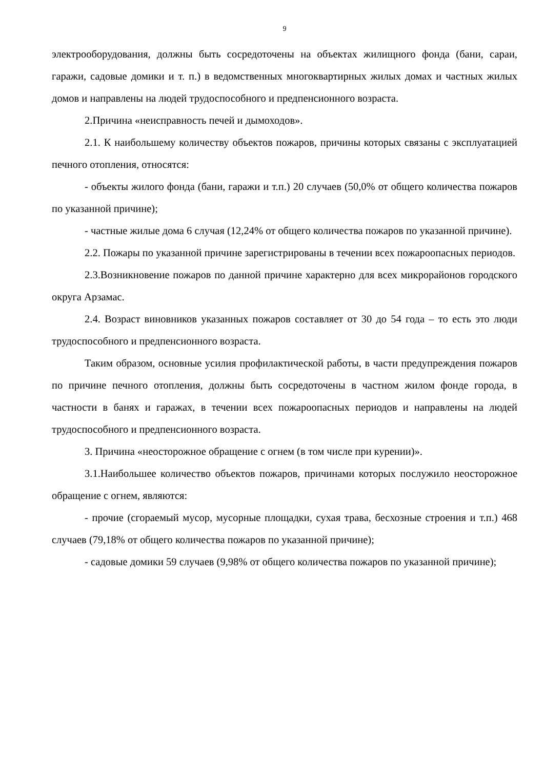9
электрооборудования, должны быть сосредоточены на объектах жилищного фонда (бани, сараи, гаражи, садовые домики и т. п.) в ведомственных многоквартирных жилых домах и частных жилых домов и направлены на людей трудоспособного и предпенсионного возраста.
2.Причина «неисправность печей и дымоходов».
2.1. К наибольшему количеству объектов пожаров, причины которых связаны с эксплуатацией печного отопления, относятся:
- объекты жилого фонда (бани, гаражи и т.п.) 20 случаев (50,0% от общего количества пожаров по указанной причине);
- частные жилые дома 6 случая (12,24% от общего количества пожаров по указанной причине).
2.2. Пожары по указанной причине зарегистрированы в течении всех пожароопасных периодов.
2.3.Возникновение пожаров по данной причине характерно для всех микрорайонов городского округа Арзамас.
2.4. Возраст виновников указанных пожаров составляет от 30 до 54 года – то есть это люди трудоспособного и предпенсионного возраста.
Таким образом, основные усилия профилактической работы, в части предупреждения пожаров по причине печного отопления, должны быть сосредоточены в частном жилом фонде города, в частности в банях и гаражах, в течении всех пожароопасных периодов и направлены на людей трудоспособного и предпенсионного возраста.
3. Причина «неосторожное обращение с огнем (в том числе при курении)».
3.1.Наибольшее количество объектов пожаров, причинами которых послужило неосторожное обращение с огнем, являются:
- прочие (сгораемый мусор, мусорные площадки, сухая трава, бесхозные строения и т.п.) 468 случаев (79,18% от общего количества пожаров по указанной причине);
- садовые домики 59 случаев (9,98% от общего количества пожаров по указанной причине);